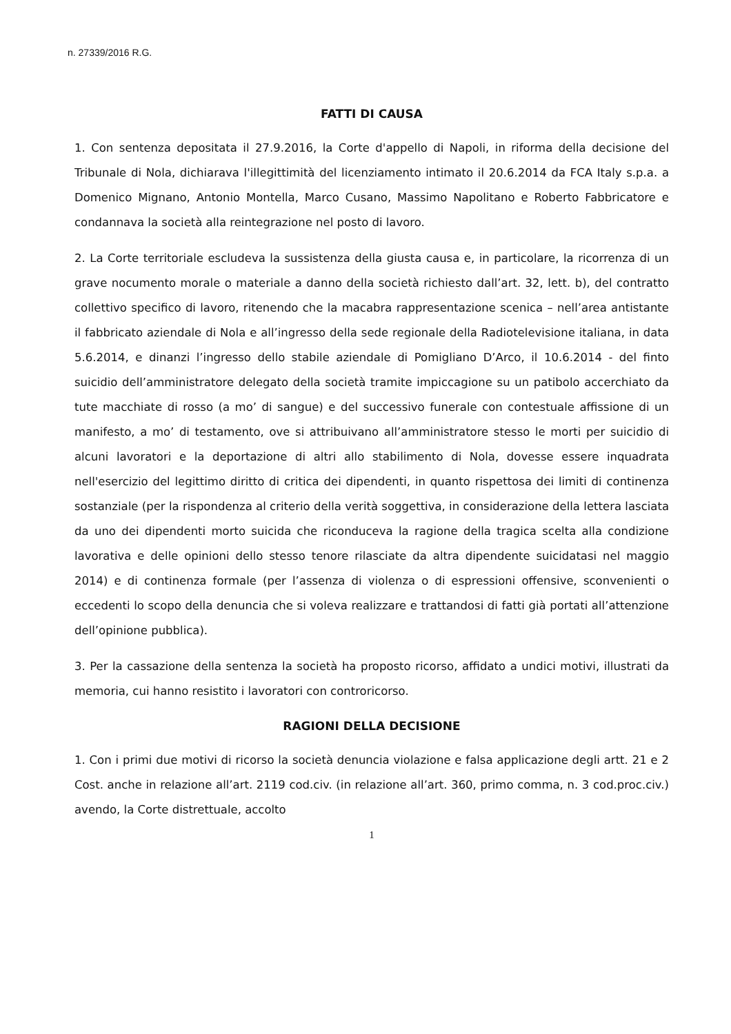n. 27339/2016 R.G.
FATTI DI CAUSA
1. Con sentenza depositata il 27.9.2016, la Corte d'appello di Napoli, in riforma della decisione del Tribunale di Nola, dichiarava l'illegittimità del licenziamento intimato il 20.6.2014 da FCA Italy s.p.a. a Domenico Mignano, Antonio Montella, Marco Cusano, Massimo Napolitano e Roberto Fabbricatore e condannava la società alla reintegrazione nel posto di lavoro.
2. La Corte territoriale escludeva la sussistenza della giusta causa e, in particolare, la ricorrenza di un grave nocumento morale o materiale a danno della società richiesto dall’art. 32, lett. b), del contratto collettivo specifico di lavoro, ritenendo che la macabra rappresentazione scenica – nell’area antistante il fabbricato aziendale di Nola e all’ingresso della sede regionale della Radiotelevisione italiana, in data 5.6.2014, e dinanzi l’ingresso dello stabile aziendale di Pomigliano D’Arco, il 10.6.2014 - del finto suicidio dell’amministratore delegato della società tramite impiccagione su un patibolo accerchiato da tute macchiate di rosso (a mo’ di sangue) e del successivo funerale con contestuale affissione di un manifesto, a mo’ di testamento, ove si attribuivano all’amministratore stesso le morti per suicidio di alcuni lavoratori e la deportazione di altri allo stabilimento di Nola, dovesse essere inquadrata nell'esercizio del legittimo diritto di critica dei dipendenti, in quanto rispettosa dei limiti di continenza sostanziale (per la rispondenza al criterio della verità soggettiva, in considerazione della lettera lasciata da uno dei dipendenti morto suicida che riconduceva la ragione della tragica scelta alla condizione lavorativa e delle opinioni dello stesso tenore rilasciate da altra dipendente suicidatasi nel maggio 2014) e di continenza formale (per l’assenza di violenza o di espressioni offensive, sconvenienti o eccedenti lo scopo della denuncia che si voleva realizzare e trattandosi di fatti già portati all’attenzione dell’opinione pubblica).
3. Per la cassazione della sentenza la società ha proposto ricorso, affidato a undici motivi, illustrati da memoria, cui hanno resistito i lavoratori con controricorso.
RAGIONI DELLA DECISIONE
1. Con i primi due motivi di ricorso la società denuncia violazione e falsa applicazione degli artt. 21 e 2 Cost. anche in relazione all’art. 2119 cod.civ. (in relazione all’art. 360, primo comma, n. 3 cod.proc.civ.) avendo, la Corte distrettuale, accolto
1